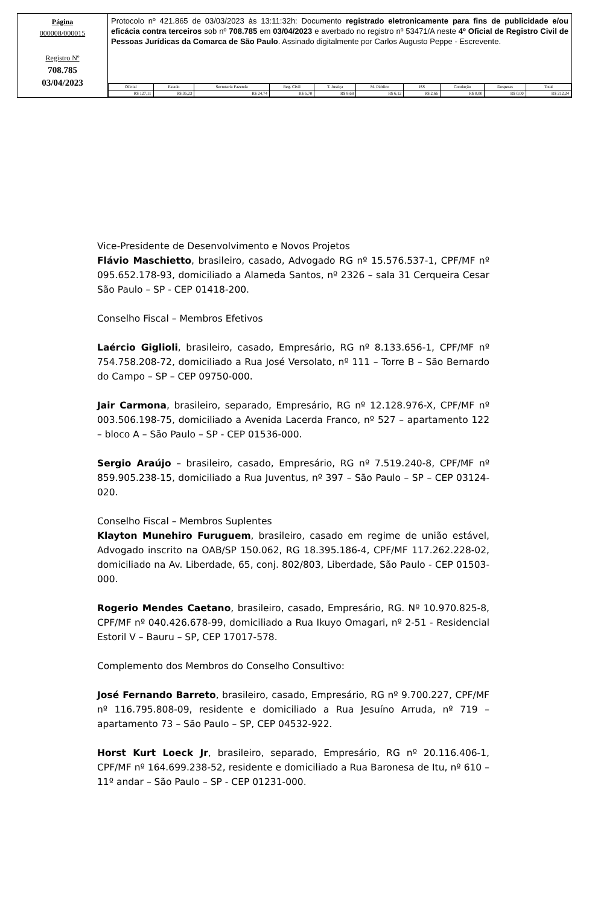Página
000008/000015
Registro Nº
708.785
03/04/2023
Protocolo nº 421.865 de 03/03/2023 às 13:11:32h: Documento registrado eletronicamente para fins de publicidade e/ou eficácia contra terceiros sob nº 708.785 em 03/04/2023 e averbado no registro nº 53471/A neste 4º Oficial de Registro Civil de Pessoas Jurídicas da Comarca de São Paulo. Assinado digitalmente por Carlos Augusto Peppe - Escrevente.
| Oficial | Estado | Secretaria Fazenda | Reg. Civil | T. Justiça | M. Público | ISS | Condução | Despesas | Total |
| --- | --- | --- | --- | --- | --- | --- | --- | --- | --- |
| R$ 127,11 | R$ 36,23 | R$ 24,74 | R$ 6,70 | R$ 8,68 | R$ 6,12 | R$ 2,66 | R$ 0,00 | R$ 0,00 | R$ 212,24 |
Vice-Presidente de Desenvolvimento e Novos Projetos
Flávio Maschietto, brasileiro, casado, Advogado RG nº 15.576.537-1, CPF/MF nº 095.652.178-93, domiciliado a Alameda Santos, nº 2326 – sala 31 Cerqueira Cesar São Paulo – SP - CEP 01418-200.
Conselho Fiscal – Membros Efetivos
Laércio Giglioli, brasileiro, casado, Empresário, RG nº 8.133.656-1, CPF/MF nº 754.758.208-72, domiciliado a Rua José Versolato, nº 111 – Torre B – São Bernardo do Campo – SP – CEP 09750-000.
Jair Carmona, brasileiro, separado, Empresário, RG nº 12.128.976-X, CPF/MF nº 003.506.198-75, domiciliado a Avenida Lacerda Franco, nº 527 – apartamento 122 – bloco A – São Paulo – SP - CEP 01536-000.
Sergio Araújo – brasileiro, casado, Empresário, RG nº 7.519.240-8, CPF/MF nº 859.905.238-15, domiciliado a Rua Juventus, nº 397 – São Paulo – SP – CEP 03124-020.
Conselho Fiscal – Membros Suplentes
Klayton Munehiro Furuguem, brasileiro, casado em regime de união estável, Advogado inscrito na OAB/SP 150.062, RG 18.395.186-4, CPF/MF 117.262.228-02, domiciliado na Av. Liberdade, 65, conj. 802/803, Liberdade, São Paulo - CEP 01503-000.
Rogerio Mendes Caetano, brasileiro, casado, Empresário, RG. Nº 10.970.825-8, CPF/MF nº 040.426.678-99, domiciliado a Rua Ikuyo Omagari, nº 2-51 - Residencial Estoril V – Bauru – SP, CEP 17017-578.
Complemento dos Membros do Conselho Consultivo:
José Fernando Barreto, brasileiro, casado, Empresário, RG nº 9.700.227, CPF/MF nº 116.795.808-09, residente e domiciliado a Rua Jesuíno Arruda, nº 719 – apartamento 73 – São Paulo – SP, CEP 04532-922.
Horst Kurt Loeck Jr, brasileiro, separado, Empresário, RG nº 20.116.406-1, CPF/MF nº 164.699.238-52, residente e domiciliado a Rua Baronesa de Itu, nº 610 – 11º andar – São Paulo – SP - CEP 01231-000.